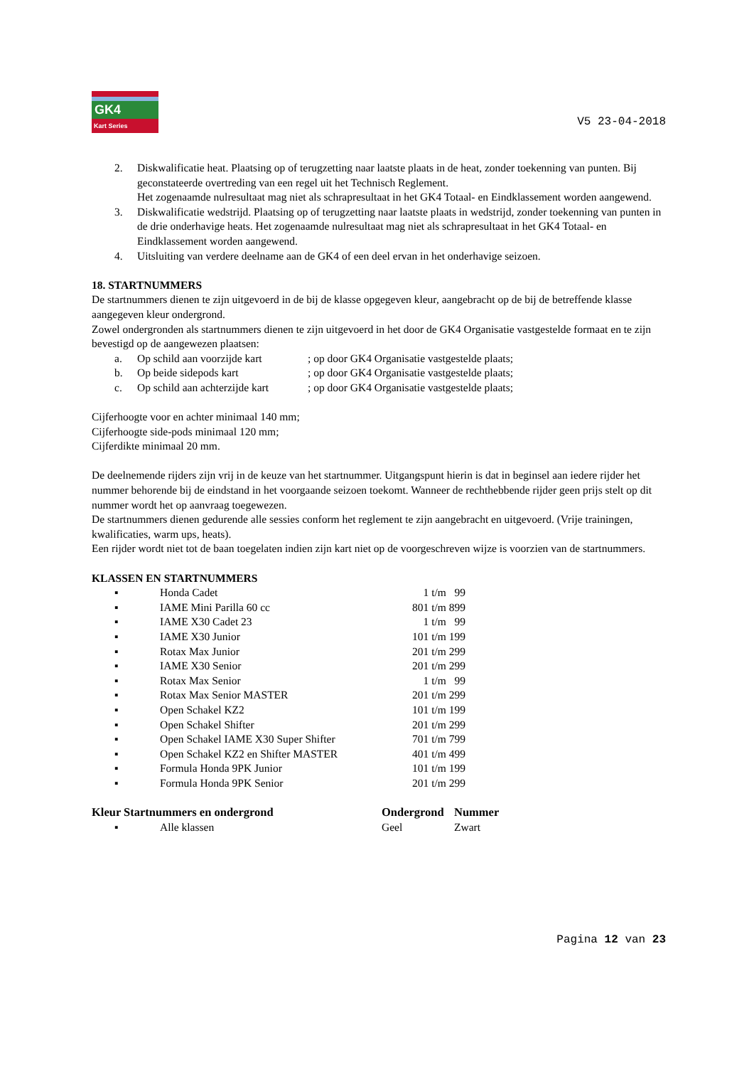GK4
Kart Series
V5 23-04-2018
2. Diskwalificatie heat. Plaatsing op of terugzetting naar laatste plaats in de heat, zonder toekenning van punten. Bij geconstateerde overtreding van een regel uit het Technisch Reglement.
Het zogenaamde nulresultaat mag niet als schrapresultaat in het GK4 Totaal- en Eindklassement worden aangewend.
3. Diskwalificatie wedstrijd. Plaatsing op of terugzetting naar laatste plaats in wedstrijd, zonder toekenning van punten in de drie onderhavige heats. Het zogenaamde nulresultaat mag niet als schrapresultaat in het GK4 Totaal- en Eindklassement worden aangewend.
4. Uitsluiting van verdere deelname aan de GK4 of een deel ervan in het onderhavige seizoen.
18. STARTNUMMERS
De startnummers dienen te zijn uitgevoerd in de bij de klasse opgegeven kleur, aangebracht op de bij de betreffende klasse aangegeven kleur ondergrond.
Zowel ondergronden als startnummers dienen te zijn uitgevoerd in het door de GK4 Organisatie vastgestelde formaat en te zijn bevestigd op de aangewezen plaatsen:
a. Op schild aan voorzijde kart
; op door GK4 Organisatie vastgestelde plaats;
b. Op beide sidepods kart ; op door GK4 Organisatie vastgestelde plaats;
c. Op schild aan achterzijde kart
; op door GK4 Organisatie vastgestelde plaats;
Cijferhoogte voor en achter minimaal 140 mm;
Cijferhoogte side-pods minimaal 120 mm;
Cijferdikte minimaal 20 mm.
De deelnemende rijders zijn vrij in de keuze van het startnummer. Uitgangspunt hierin is dat in beginsel aan iedere rijder het nummer behorende bij de eindstand in het voorgaande seizoen toekomt. Wanneer de rechthebbende rijder geen prijs stelt op dit nummer wordt het op aanvraag toegewezen.
De startnummers dienen gedurende alle sessies conform het reglement te zijn aangebracht en uitgevoerd. (Vrije trainingen, kwalificaties, warm ups, heats).
Een rijder wordt niet tot de baan toegelaten indien zijn kart niet op de voorgeschreven wijze is voorzien van de startnummers.
KLASSEN EN STARTNUMMERS
▪ Honda Cadet 1 t/m 99
▪ IAME Mini Parilla 60 cc 801 t/m 899
▪ IAME X30 Cadet 23 1 t/m 99
▪ IAME X30 Junior 101 t/m 199
▪ Rotax Max Junior 201 t/m 299
▪ IAME X30 Senior 201 t/m 299
▪ Rotax Max Senior 1 t/m 99
▪ Rotax Max Senior MASTER 201 t/m 299
▪ Open Schakel KZ2 101 t/m 199
▪ Open Schakel Shifter 201 t/m 299
▪ Open Schakel IAME X30 Super Shifter 701 t/m 799
▪ Open Schakel KZ2 en Shifter MASTER 401 t/m 499
▪ Formula Honda 9PK Junior 101 t/m 199
▪ Formula Honda 9PK Senior 201 t/m 299
Kleur Startnummers en ondergrond Ondergrond Nummer
▪ Alle klassen Geel Zwart
Pagina 12 van 23